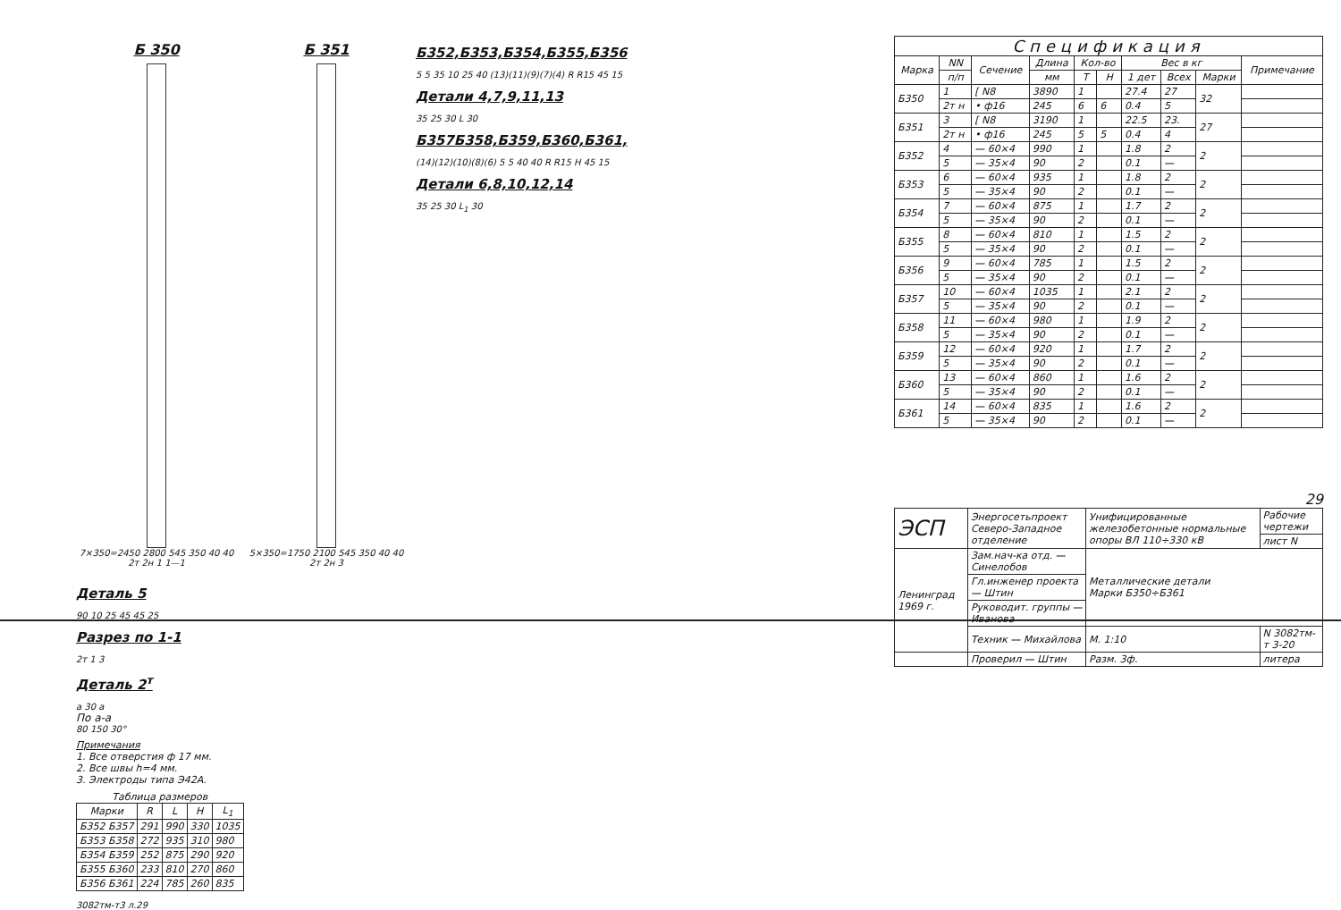Б 350
7×350=2450 2800 545 350 40 40 2т 2н 1 1—1
Б 351
5×350=1750 2100 545 350 40 40 2т 2н 3
Б352,Б353,Б354,Б355,Б356
5 5 35 10 25 40 (13)(11)(9)(7)(4) R R15 45 15
Детали 4,7,9,11,13
35 25 30 L 30
Б357Б358,Б359,Б360,Б361,
(14)(12)(10)(8)(6) 5 5 40 40 R R15 H 45 15
Детали 6,8,10,12,14
35 25 30 L<sub>1</sub> 30
Деталь 5
90 10 25 45 45 25
Разрез по 1-1
2т 1 3
Деталь 2<sup>т</sup>
а 30 а
По а-а
80 150 30°
Примечания
1. Все отверстия ф 17 мм.
2. Все швы h=4 мм.
3. Электроды типа Э42А.
Таблица размеров
| Марки | R | L | H | L<sub>1</sub> |
| --- | --- | --- | --- | --- |
| Б352 Б357 | 291 | 990 | 330 | 1035 |
| Б353 Б358 | 272 | 935 | 310 | 980 |
| Б354 Б359 | 252 | 875 | 290 | 920 |
| Б355 Б360 | 233 | 810 | 270 | 860 |
| Б356 Б361 | 224 | 785 | 260 | 835 |
3082тм-т3 л.29
Спецификация
| Марка | NN | Сечение | Длина | Кол-во | | Вес в кг | | | Примечание |
| --- | --- | --- | --- | --- | --- | --- | --- | --- | --- |
| | п/п | | мм | Т | Н | 1 дет | Всех | Марки | |
| Б350 | 1 | [ N8 | 3890 | 1 | | 27.4 | 27 | 32 | |
| | 2т н | • ф16 | 245 | 6 | 6 | 0.4 | 5 | | |
| Б351 | 3 | [ N8 | 3190 | 1 | | 22.5 | 23. | 27 | |
| | 2т н | • ф16 | 245 | 5 | 5 | 0.4 | 4 | | |
| Б352 | 4 | — 60×4 | 990 | 1 | | 1.8 | 2 | 2 | |
| | 5 | — 35×4 | 90 | 2 | | 0.1 | — | | |
| Б353 | 6 | — 60×4 | 935 | 1 | | 1.8 | 2 | 2 | |
| | 5 | — 35×4 | 90 | 2 | | 0.1 | — | | |
| Б354 | 7 | — 60×4 | 875 | 1 | | 1.7 | 2 | 2 | |
| | 5 | — 35×4 | 90 | 2 | | 0.1 | — | | |
| Б355 | 8 | — 60×4 | 810 | 1 | | 1.5 | 2 | 2 | |
| | 5 | — 35×4 | 90 | 2 | | 0.1 | — | | |
| Б356 | 9 | — 60×4 | 785 | 1 | | 1.5 | 2 | 2 | |
| | 5 | — 35×4 | 90 | 2 | | 0.1 | — | | |
| Б357 | 10 | — 60×4 | 1035 | 1 | | 2.1 | 2 | 2 | |
| | 5 | — 35×4 | 90 | 2 | | 0.1 | — | | |
| Б358 | 11 | — 60×4 | 980 | 1 | | 1.9 | 2 | 2 | |
| | 5 | — 35×4 | 90 | 2 | | 0.1 | — | | |
| Б359 | 12 | — 60×4 | 920 | 1 | | 1.7 | 2 | 2 | |
| | 5 | — 35×4 | 90 | 2 | | 0.1 | — | | |
| Б360 | 13 | — 60×4 | 860 | 1 | | 1.6 | 2 | 2 | |
| | 5 | — 35×4 | 90 | 2 | | 0.1 | — | | |
| Б361 | 14 | — 60×4 | 835 | 1 | | 1.6 | 2 | 2 | |
| | 5 | — 35×4 | 90 | 2 | | 0.1 | — | | |
29
| ЭСП | Энергосетьпроект Северо-Западное отделение | Унифицированные железобетонные нормальные опоры ВЛ 110÷330 кВ | | Рабочие чертежи |
| | | | | лист N |
| Ленинград 1969 г. | Зам.нач-ка отд. — Синелобов | Металлические детали Марки Б350÷Б361 | | |
| | Гл.инженер проекта — Штин | | | |
| | Руководит. группы — Иванова | | | |
| | Техник — Михайлова | М. 1:10 | N 3082тм-т 3-20 | |
| | Проверил — Штин | Разм. 3ф. | литера | |